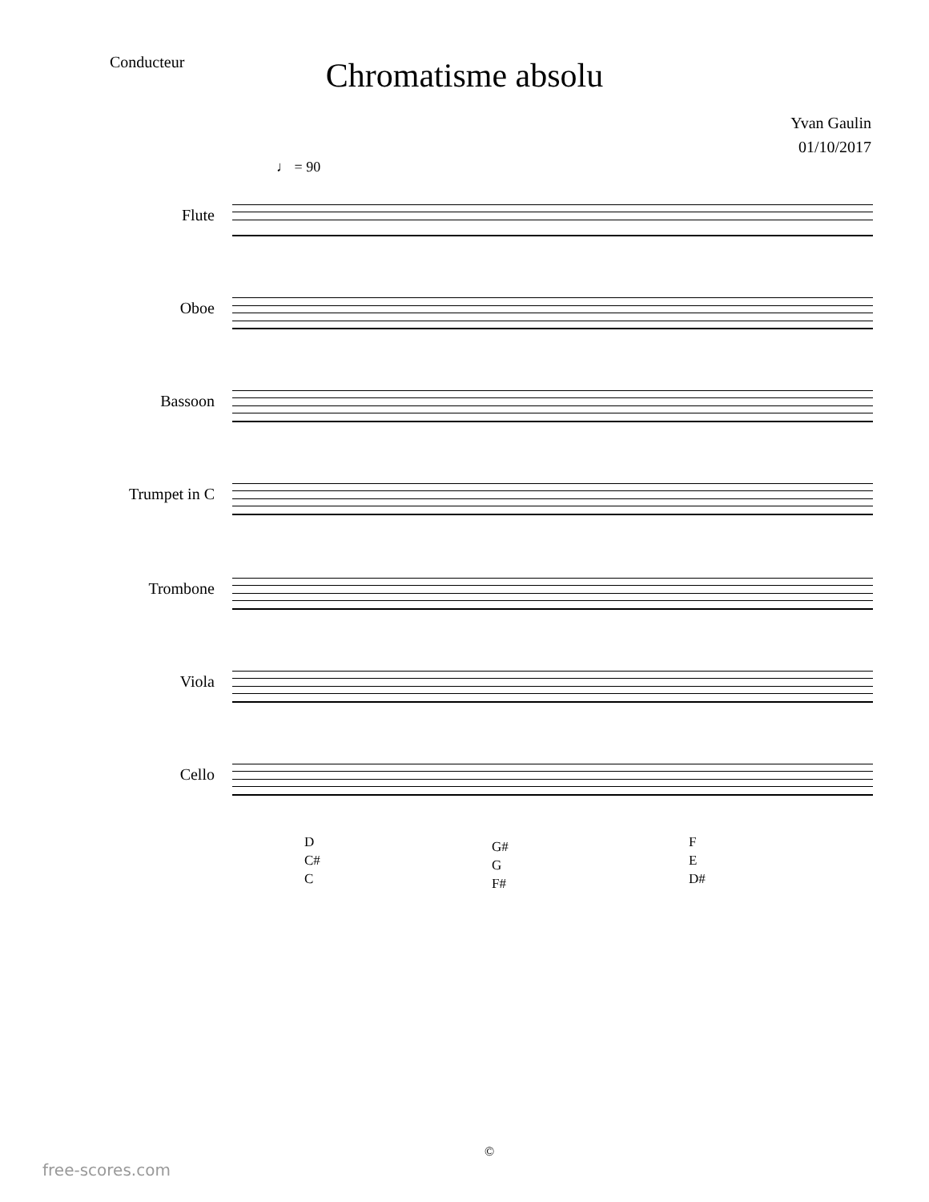Conducteur
Chromatisme absolu
Yvan Gaulin
01/10/2017
♩ = 90
Flute
Oboe
Bassoon
Trumpet in C
Trombone
Viola
Cello
D
C#
C
G#
G
F#
F
E
D#
©
free-scores.com